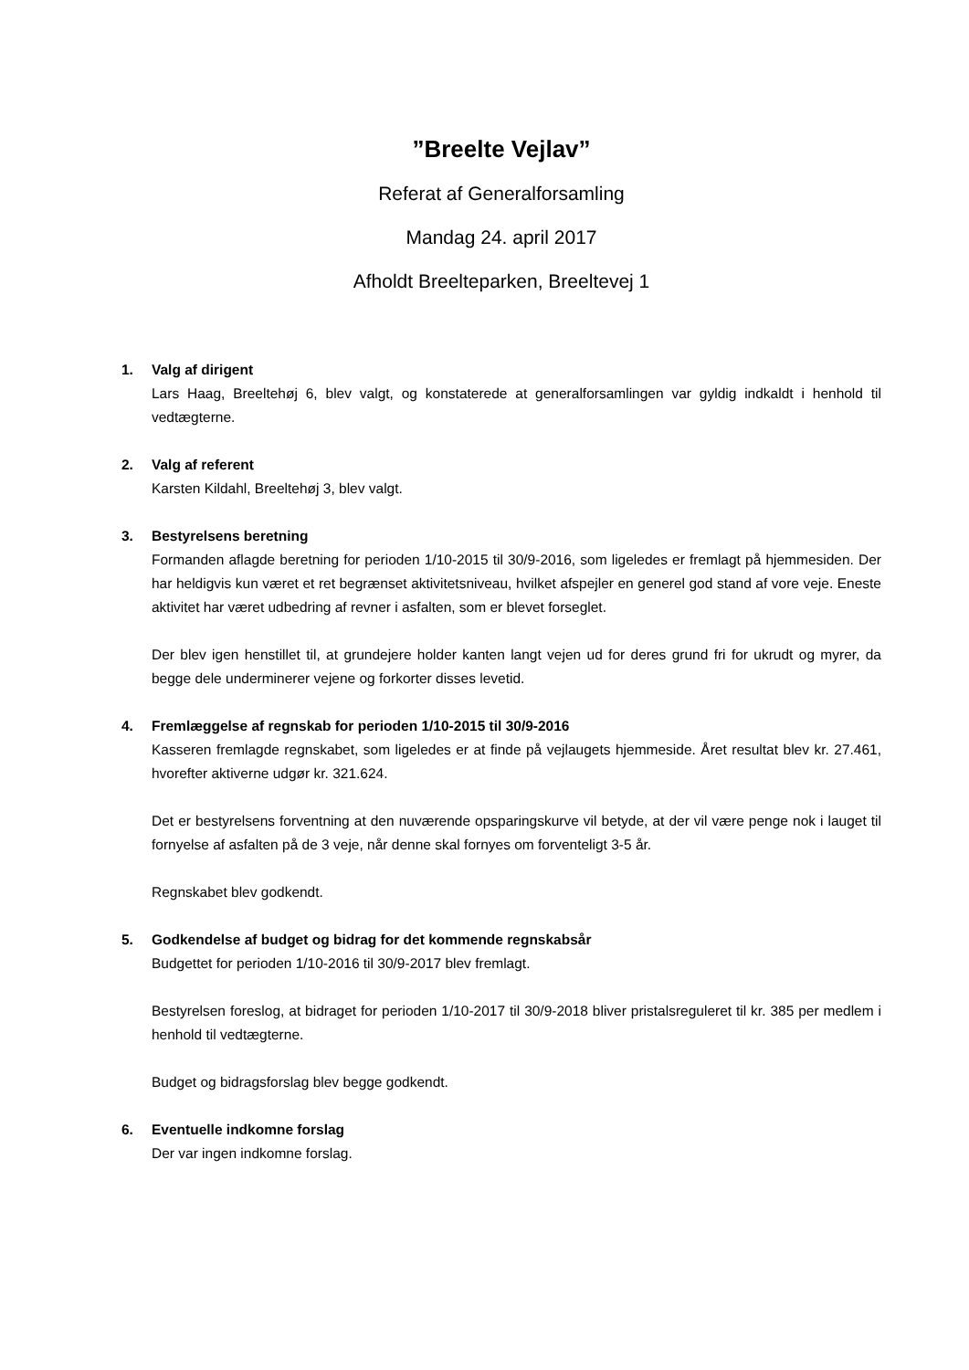”Breelte Vejlav”
Referat af Generalforsamling
Mandag 24. april 2017
Afholdt Breelteparken, Breeltevej 1
1. Valg af dirigent
Lars Haag, Breeltehøj 6, blev valgt, og konstaterede at generalforsamlingen var gyldig indkaldt i henhold til vedtægterne.
2. Valg af referent
Karsten Kildahl, Breeltehøj 3, blev valgt.
3. Bestyrelsens beretning
Formanden aflagde beretning for perioden 1/10-2015 til 30/9-2016, som ligeledes er fremlagt på hjemmesiden. Der har heldigvis kun været et ret begrænset aktivitetsniveau, hvilket afspejler en generel god stand af vore veje. Eneste aktivitet har været udbedring af revner i asfalten, som er blevet forseglet.
Der blev igen henstillet til, at grundejere holder kanten langt vejen ud for deres grund fri for ukrudt og myrer, da begge dele underminerer vejene og forkorter disses levetid.
4. Fremlæggelse af regnskab for perioden 1/10-2015 til 30/9-2016
Kasseren fremlagde regnskabet, som ligeledes er at finde på vejlaugets hjemmeside. Året resultat blev kr. 27.461, hvorefter aktiverne udgør kr. 321.624.
Det er bestyrelsens forventning at den nuværende opsparingskurve vil betyde, at der vil være penge nok i lauget til fornyelse af asfalten på de 3 veje, når denne skal fornyes om forventeligt 3-5 år.
Regnskabet blev godkendt.
5. Godkendelse af budget og bidrag for det kommende regnskabsår
Budgettet for perioden 1/10-2016 til 30/9-2017 blev fremlagt.
Bestyrelsen foreslog, at bidraget for perioden 1/10-2017 til 30/9-2018 bliver pristalsreguleret til kr. 385 per medlem i henhold til vedtægterne.
Budget og bidragsforslag blev begge godkendt.
6. Eventuelle indkomne forslag
Der var ingen indkomne forslag.